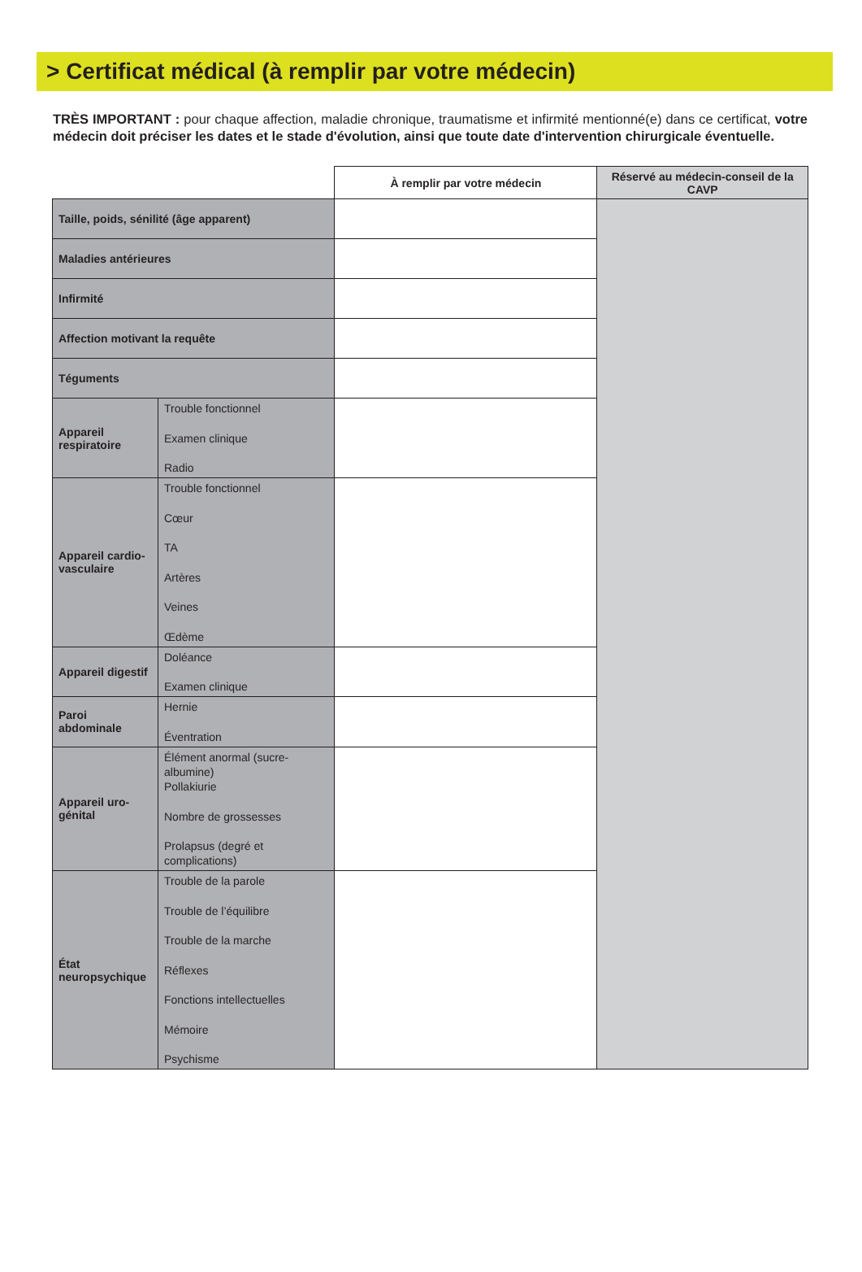> Certificat médical (à remplir par votre médecin)
TRÈS IMPORTANT : pour chaque affection, maladie chronique, traumatisme et infirmité mentionné(e) dans ce certificat, votre médecin doit préciser les dates et le stade d'évolution, ainsi que toute date d'intervention chirurgicale éventuelle.
| | | À remplir par votre médecin | Réservé au médecin-conseil de la CAVP |
| Taille, poids, sénilité (âge apparent) | | | |
| Maladies antérieures | | | |
| Infirmité | | | |
| Affection motivant la requête | | | |
| Téguments | | | |
| Appareil respiratoire | Trouble fonctionnel Examen clinique Radio | | |
| Appareil cardio-vasculaire | Trouble fonctionnel Cœur TA Artères Veines Œdème | | |
| Appareil digestif | Doléance Examen clinique | | |
| Paroi abdominale | Hernie Éventration | | |
| Appareil uro-génital | Élément anormal (sucre-albumine) Pollakiurie Nombre de grossesses Prolapsus (degré et complications) | | |
| État neuropsychique | Trouble de la parole Trouble de l’équilibre Trouble de la marche Réflexes Fonctions intellectuelles Mémoire Psychisme | | |